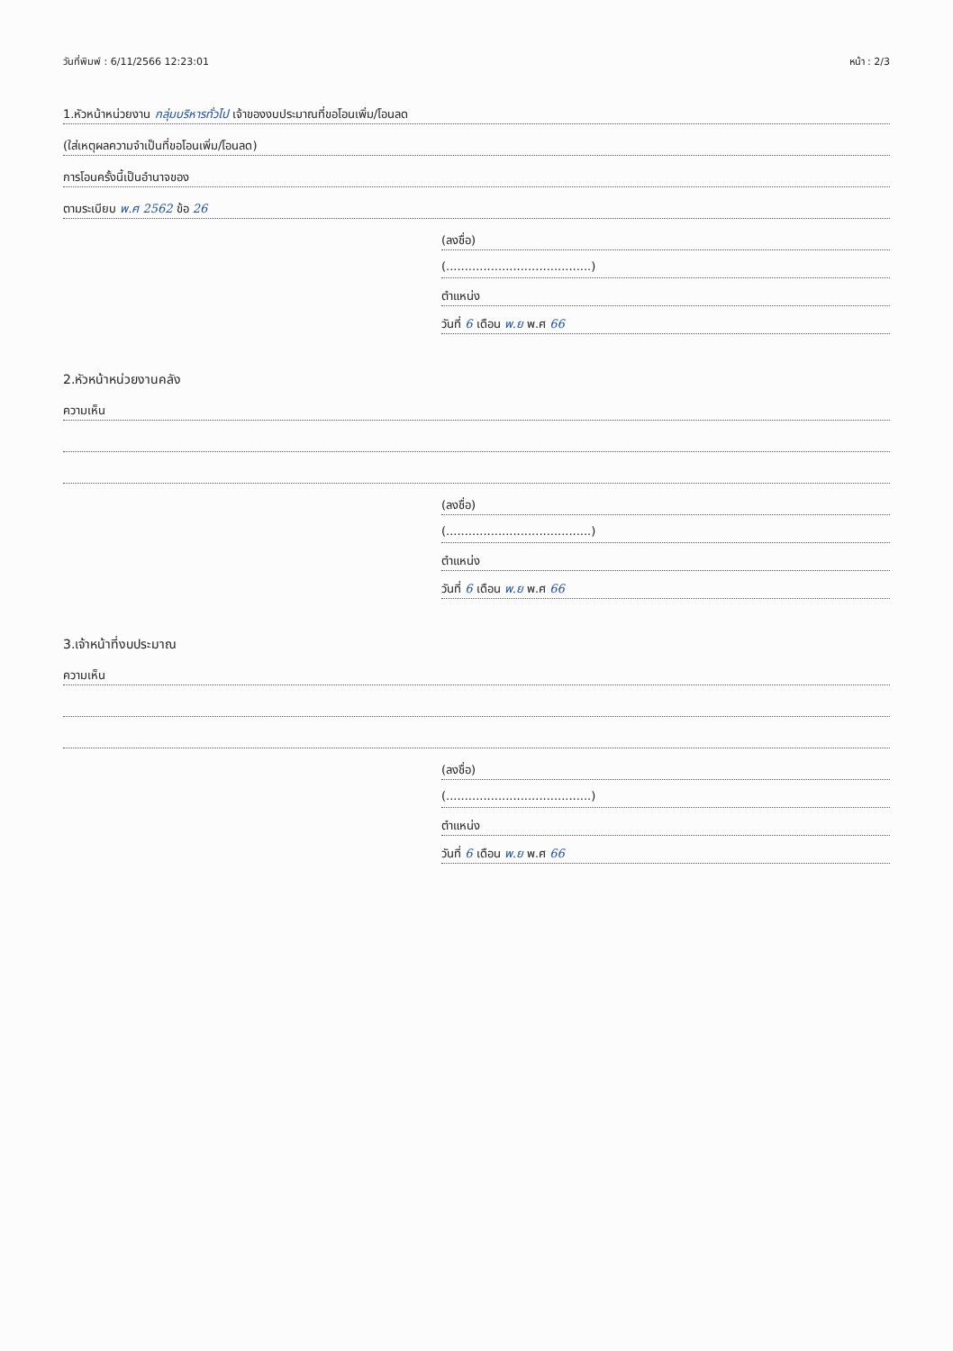วันที่พิมพ์ : 6/11/2566 12:23:01 หน้า : 2/3
1.หัวหน้าหน่วยงาน กลุ่มบริหารทั่วไป เจ้าของงบประมาณที่ขอโอนเพิ่ม/โอนลด
(ใส่เหตุผลความจำเป็นที่ขอโอนเพิ่ม/โอนลด)
การโอนครั้งนี้เป็นอำนาจของ
ตามระเบียบ พ.ศ 2562 ข้อ 26
(ลงชื่อ)
(.......................................)
ตำแหน่ง
วันที่ 6 เดือน พ.ย พ.ศ 66
2.หัวหน้าหน่วยงานคลัง
ความเห็น
(ลงชื่อ)
(.......................................)
ตำแหน่ง
วันที่ 6 เดือน พ.ย พ.ศ 66
3.เจ้าหน้าที่งบประมาณ
ความเห็น
(ลงชื่อ)
(.......................................)
ตำแหน่ง
วันที่ 6 เดือน พ.ย พ.ศ 66